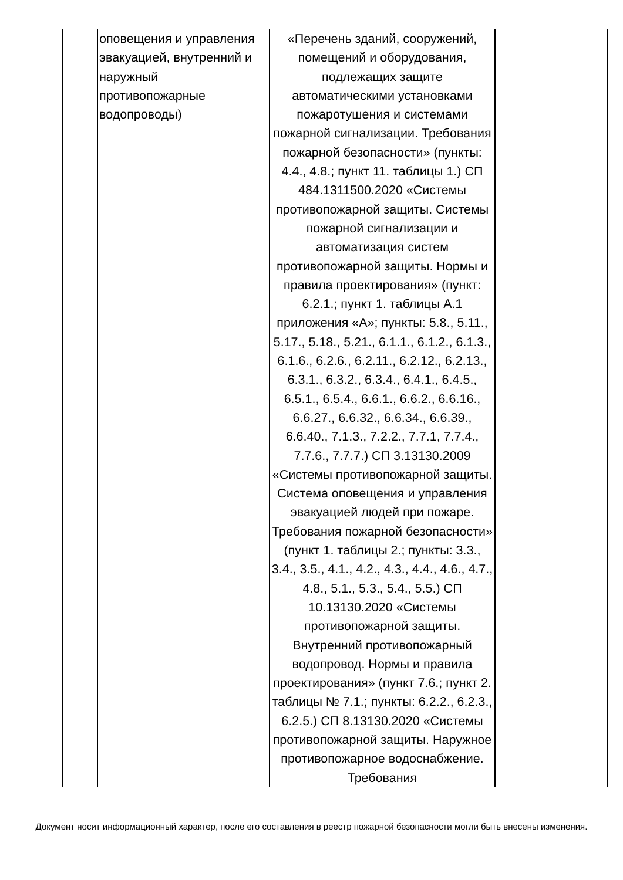| | оповещения и управления эвакуацией, внутренний и наружный противопожарные водопроводы) | «Перечень зданий, сооружений, помещений и оборудования, подлежащих защите автоматическими установками пожаротушения и системами пожарной сигнализации. Требования пожарной безопасности» (пункты: 4.4., 4.8.; пункт 11. таблицы 1.) СП 484.1311500.2020 «Системы противопожарной защиты. Системы пожарной сигнализации и автоматизация систем противопожарной защиты. Нормы и правила проектирования» (пункт: 6.2.1.; пункт 1. таблицы А.1 приложения «А»; пункты: 5.8., 5.11., 5.17., 5.18., 5.21., 6.1.1., 6.1.2., 6.1.3., 6.1.6., 6.2.6., 6.2.11., 6.2.12., 6.2.13., 6.3.1., 6.3.2., 6.3.4., 6.4.1., 6.4.5., 6.5.1., 6.5.4., 6.6.1., 6.6.2., 6.6.16., 6.6.27., 6.6.32., 6.6.34., 6.6.39., 6.6.40., 7.1.3., 7.2.2., 7.7.1, 7.7.4., 7.7.6., 7.7.7.) СП 3.13130.2009 «Системы противопожарной защиты. Система оповещения и управления эвакуацией людей при пожаре. Требования пожарной безопасности» (пункт 1. таблицы 2.; пункты: 3.3., 3.4., 3.5., 4.1., 4.2., 4.3., 4.4., 4.6., 4.7., 4.8., 5.1., 5.3., 5.4., 5.5.) СП 10.13130.2020 «Системы противопожарной защиты. Внутренний противопожарный водопровод. Нормы и правила проектирования» (пункт 7.6.; пункт 2. таблицы № 7.1.; пункты: 6.2.2., 6.2.3., 6.2.5.) СП 8.13130.2020 «Системы противопожарной защиты. Наружное противопожарное водоснабжение. Требования | |
Документ носит информационный характер, после его составления в реестр пожарной безопасности могли быть внесены изменения.